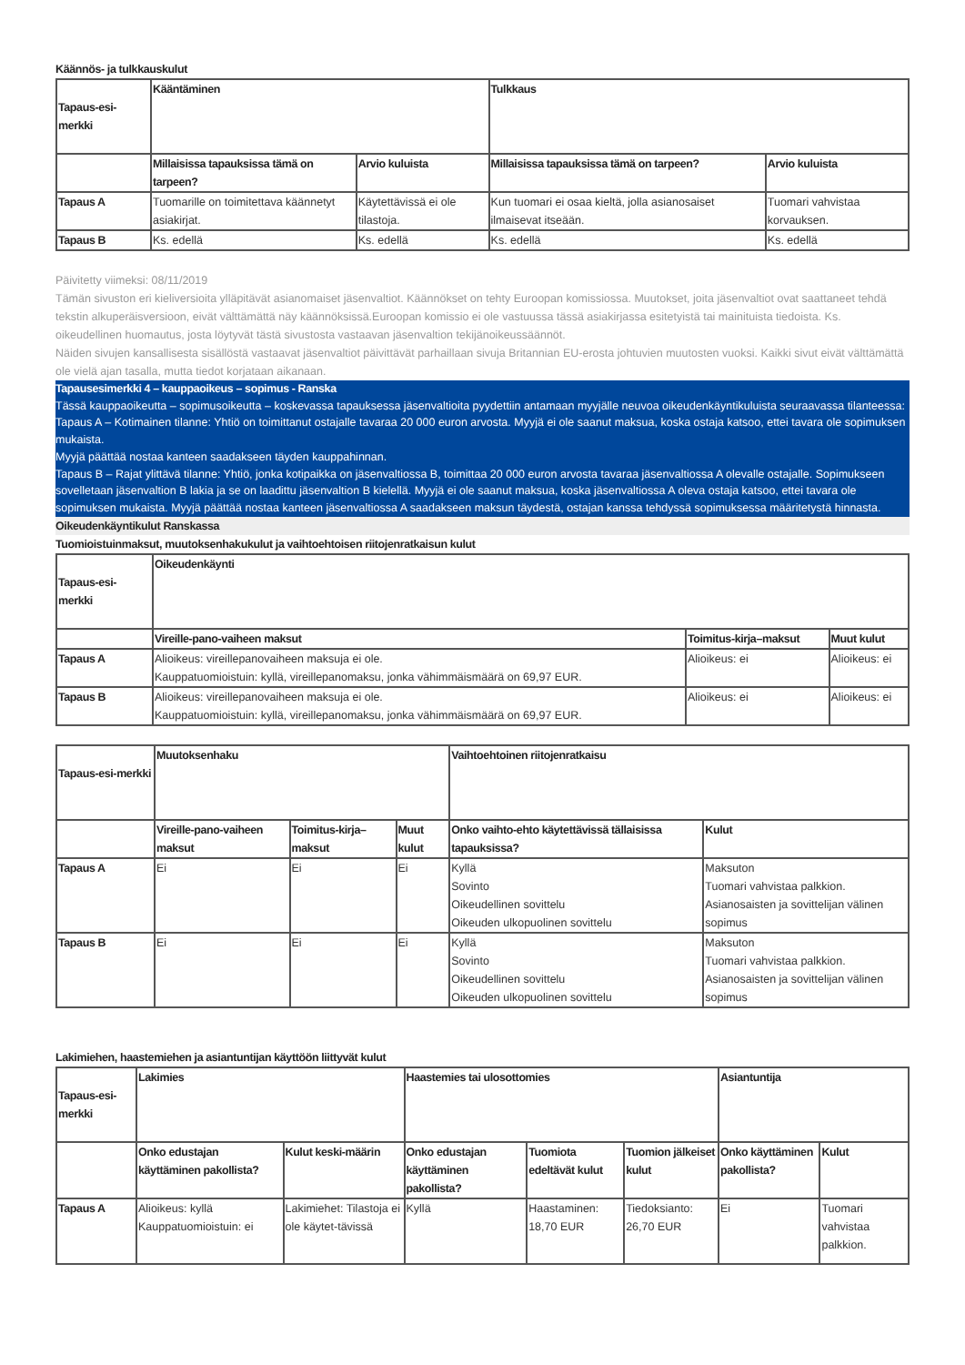Käännös- ja tulkkauskulut
| Tapaus-esi-merkki | Kääntäminen | | Tulkkaus | |
| --- | --- | --- | --- | --- |
| | Millaisissa tapauksissa tämä on tarpeen? | Arvio kuluista | Millaisissa tapauksissa tämä on tarpeen? | Arvio kuluista |
| Tapaus A | Tuomarille on toimitettava käännetyt asiakirjat. | Käytettävissä ei ole tilastoja. | Kun tuomari ei osaa kieltä, jolla asianosaiset ilmaisevat itseään. | Tuomari vahvistaa korvauksen. |
| Tapaus B | Ks. edellä | Ks. edellä | Ks. edellä | Ks. edellä |
Päivitetty viimeksi: 08/11/2019
Tämän sivuston eri kieliversioita ylläpitävät asianomaiset jäsenvaltiot. Käännökset on tehty Euroopan komissiossa. Muutokset, joita jäsenvaltiot ovat saattaneet tehdä tekstin alkuperäisversioon, eivät välttämättä näy käännöksissä.Euroopan komissio ei ole vastuussa tässä asiakirjassa esitetyistä tai mainituista tiedoista. Ks. oikeudellinen huomautus, josta löytyvät tästä sivustosta vastaavan jäsenvaltion tekijänoikeussäännöt.
Näiden sivujen kansallisesta sisällöstä vastaavat jäsenvaltiot päivittävät parhaillaan sivuja Britannian EU-erosta johtuvien muutosten vuoksi. Kaikki sivut eivät välttämättä ole vielä ajan tasalla, mutta tiedot korjataan aikanaan.
Tapausesimerkki 4 – kauppaoikeus – sopimus - Ranska
Tässä kauppaoikeutta – sopimusoikeutta – koskevassa tapauksessa jäsenvaltioita pyydettiin antamaan myyjälle neuvoa oikeudenkäyntikuluista seuraavassa tilanteessa:
Tapaus A – Kotimainen tilanne: Yhtiö on toimittanut ostajalle tavaraa 20 000 euron arvosta. Myyjä ei ole saanut maksua, koska ostaja katsoo, ettei tavara ole sopimuksen mukaista.
Myyjä päättää nostaa kanteen saadakseen täyden kauppahinnan.
Tapaus B – Rajat ylittävä tilanne: Yhtiö, jonka kotipaikka on jäsenvaltiossa B, toimittaa 20 000 euron arvosta tavaraa jäsenvaltiossa A olevalle ostajalle. Sopimukseen sovelletaan jäsenvaltion B lakia ja se on laadittu jäsenvaltion B kielellä. Myyjä ei ole saanut maksua, koska jäsenvaltiossa A oleva ostaja katsoo, ettei tavara ole sopimuksen mukaista. Myyjä päättää nostaa kanteen jäsenvaltiossa A saadakseen maksun täydestä, ostajan kanssa tehdyssä sopimuksessa määritetystä hinnasta.
Oikeudenkäyntikulut Ranskassa
Tuomioistuinmaksut, muutoksenhakukulut ja vaihtoehtoisen riitojenratkaisun kulut
| Tapaus-esi-merkki | Oikeudenkäynti | | |
| --- | --- | --- | --- |
| | Vireille-pano-vaiheen maksut | Toimitus-kirja–maksut | Muut kulut |
| Tapaus A | Alioikeus: vireillepanovaiheen maksuja ei ole. Kauppatuomioistuin: kyllä, vireillepanomaksu, jonka vähimmäismäärä on 69,97 EUR. | Alioikeus: ei | Alioikeus: ei |
| Tapaus B | Alioikeus: vireillepanovaiheen maksuja ei ole. Kauppatuomioistuin: kyllä, vireillepanomaksu, jonka vähimmäismäärä on 69,97 EUR. | Alioikeus: ei | Alioikeus: ei |
| Tapaus-esi-merkki | Muutoksenhaku | | | Vaihtoehtoinen riitojenratkaisu | |
| --- | --- | --- | --- | --- | --- |
| | Vireille-pano-vaiheen maksut | Toimitus-kirja–maksut | Muut kulut | Onko vaihto-ehto käytettävissä tällaisissa tapauksissa? | Kulut |
| Tapaus A | Ei | Ei | Ei | Kyllä Sovinto Oikeudellinen sovittelu Oikeuden ulkopuolinen sovittelu | Maksuton Tuomari vahvistaa palkkion. Asianosaisten ja sovittelijan välinen sopimus |
| Tapaus B | Ei | Ei | Ei | Kyllä Sovinto Oikeudellinen sovittelu Oikeuden ulkopuolinen sovittelu | Maksuton Tuomari vahvistaa palkkion. Asianosaisten ja sovittelijan välinen sopimus |
Lakimiehen, haastemiehen ja asiantuntijan käyttöön liittyvät kulut
| Tapaus-esi-merkki | Lakimies | | Haastemies tai ulosottomies | | | Asiantuntija | |
| --- | --- | --- | --- | --- | --- | --- | --- |
| | Onko edustajan käyttäminen pakollista? | Kulut keski-määrin | Onko edustajan käyttäminen pakollista? | Tuomiota edeltävät kulut | Tuomion jälkeiset kulut | Onko käyttäminen pakollista? | Kulut |
| Tapaus A | Alioikeus: kyllä Kauppatuomioistuin: ei | Lakimiehet: Tilastoja ei ole käytet-tävissä | Kyllä | Haastaminen: 18,70 EUR | Tiedoksianto: 26,70 EUR | Ei | Tuomari vahvistaa palkkion. |